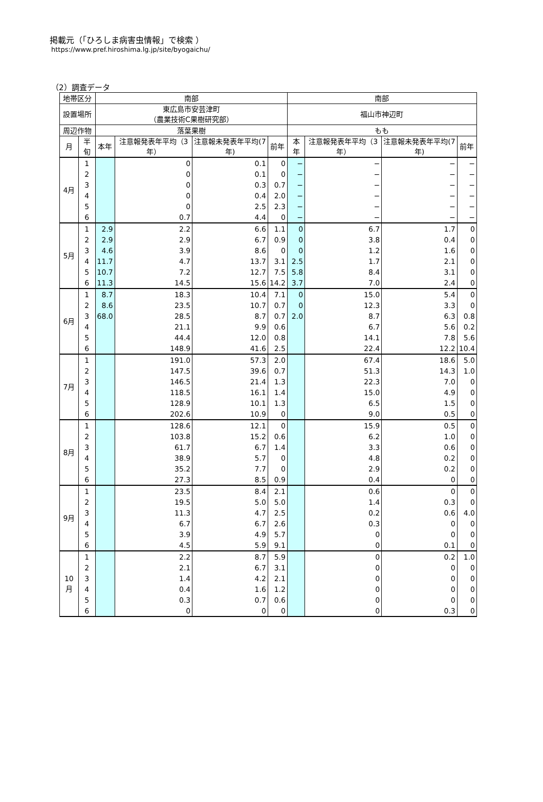掲載元（「ひろしま病害虫情報」で検索 ）
https://www.pref.hiroshima.lg.jp/site/byogaichu/
（2）調査データ
| 地帯区分 | | 南部 | | | | 南部 | | | |
| --- | --- | --- | --- | --- | --- | --- | --- | --- | --- |
| 設置場所 | | 東広島市安芸津町 （農業技術C果樹研究部） | | | | 福山市神辺町 | | | |
| 周辺作物 | | 落葉果樹 | | | | もも | | | |
| 月 | 半旬 | 本年 | 注意報発表年平均（3年） | 注意報未発表年平均(7年) | 前年 | 本年 | 注意報発表年平均（3年） | 注意報未発表年平均(7年) | 前年 |
| 4月 | 1 | | 0 | 0.1 | 0 | − | − | − | − |
| | 2 | | 0 | 0.1 | 0 | − | − | − | − |
| | 3 | | 0 | 0.3 | 0.7 | − | − | − | − |
| | 4 | | 0 | 0.4 | 2.0 | − | − | − | − |
| | 5 | | 0 | 2.5 | 2.3 | − | − | − | − |
| | 6 | | 0.7 | 4.4 | 0 | − | − | − | − |
| 5月 | 1 | 2.9 | 2.2 | 6.6 | 1.1 | 0 | 6.7 | 1.7 | 0 |
| | 2 | 2.9 | 2.9 | 6.7 | 0.9 | 0 | 3.8 | 0.4 | 0 |
| | 3 | 4.6 | 3.9 | 8.6 | 0 | 0 | 1.2 | 1.6 | 0 |
| | 4 | 11.7 | 4.7 | 13.7 | 3.1 | 2.5 | 1.7 | 2.1 | 0 |
| | 5 | 10.7 | 7.2 | 12.7 | 7.5 | 5.8 | 8.4 | 3.1 | 0 |
| | 6 | 11.3 | 14.5 | 15.6 | 14.2 | 3.7 | 7.0 | 2.4 | 0 |
| 6月 | 1 | 8.7 | 18.3 | 10.4 | 7.1 | 0 | 15.0 | 5.4 | 0 |
| | 2 | 8.6 | 23.5 | 10.7 | 0.7 | 0 | 12.3 | 3.3 | 0 |
| | 3 | 68.0 | 28.5 | 8.7 | 0.7 | 2.0 | 8.7 | 6.3 | 0.8 |
| | 4 | | 21.1 | 9.9 | 0.6 | | 6.7 | 5.6 | 0.2 |
| | 5 | | 44.4 | 12.0 | 0.8 | | 14.1 | 7.8 | 5.6 |
| | 6 | | 148.9 | 41.6 | 2.5 | | 22.4 | 12.2 | 10.4 |
| 7月 | 1 | | 191.0 | 57.3 | 2.0 | | 67.4 | 18.6 | 5.0 |
| | 2 | | 147.5 | 39.6 | 0.7 | | 51.3 | 14.3 | 1.0 |
| | 3 | | 146.5 | 21.4 | 1.3 | | 22.3 | 7.0 | 0 |
| | 4 | | 118.5 | 16.1 | 1.4 | | 15.0 | 4.9 | 0 |
| | 5 | | 128.9 | 10.1 | 1.3 | | 6.5 | 1.5 | 0 |
| | 6 | | 202.6 | 10.9 | 0 | | 9.0 | 0.5 | 0 |
| 8月 | 1 | | 128.6 | 12.1 | 0 | | 15.9 | 0.5 | 0 |
| | 2 | | 103.8 | 15.2 | 0.6 | | 6.2 | 1.0 | 0 |
| | 3 | | 61.7 | 6.7 | 1.4 | | 3.3 | 0.6 | 0 |
| | 4 | | 38.9 | 5.7 | 0 | | 4.8 | 0.2 | 0 |
| | 5 | | 35.2 | 7.7 | 0 | | 2.9 | 0.2 | 0 |
| | 6 | | 27.3 | 8.5 | 0.9 | | 0.4 | 0 | 0 |
| 9月 | 1 | | 23.5 | 8.4 | 2.1 | | 0.6 | 0 | 0 |
| | 2 | | 19.5 | 5.0 | 5.0 | | 1.4 | 0.3 | 0 |
| | 3 | | 11.3 | 4.7 | 2.5 | | 0.2 | 0.6 | 4.0 |
| | 4 | | 6.7 | 6.7 | 2.6 | | 0.3 | 0 | 0 |
| | 5 | | 3.9 | 4.9 | 5.7 | | 0 | 0 | 0 |
| | 6 | | 4.5 | 5.9 | 9.1 | | 0 | 0.1 | 0 |
| 10月 | 1 | | 2.2 | 8.7 | 5.9 | | 0 | 0.2 | 1.0 |
| | 2 | | 2.1 | 6.7 | 3.1 | | 0 | 0 | 0 |
| | 3 | | 1.4 | 4.2 | 2.1 | | 0 | 0 | 0 |
| | 4 | | 0.4 | 1.6 | 1.2 | | 0 | 0 | 0 |
| | 5 | | 0.3 | 0.7 | 0.6 | | 0 | 0 | 0 |
| | 6 | | 0 | 0 | 0 | | 0 | 0.3 | 0 |